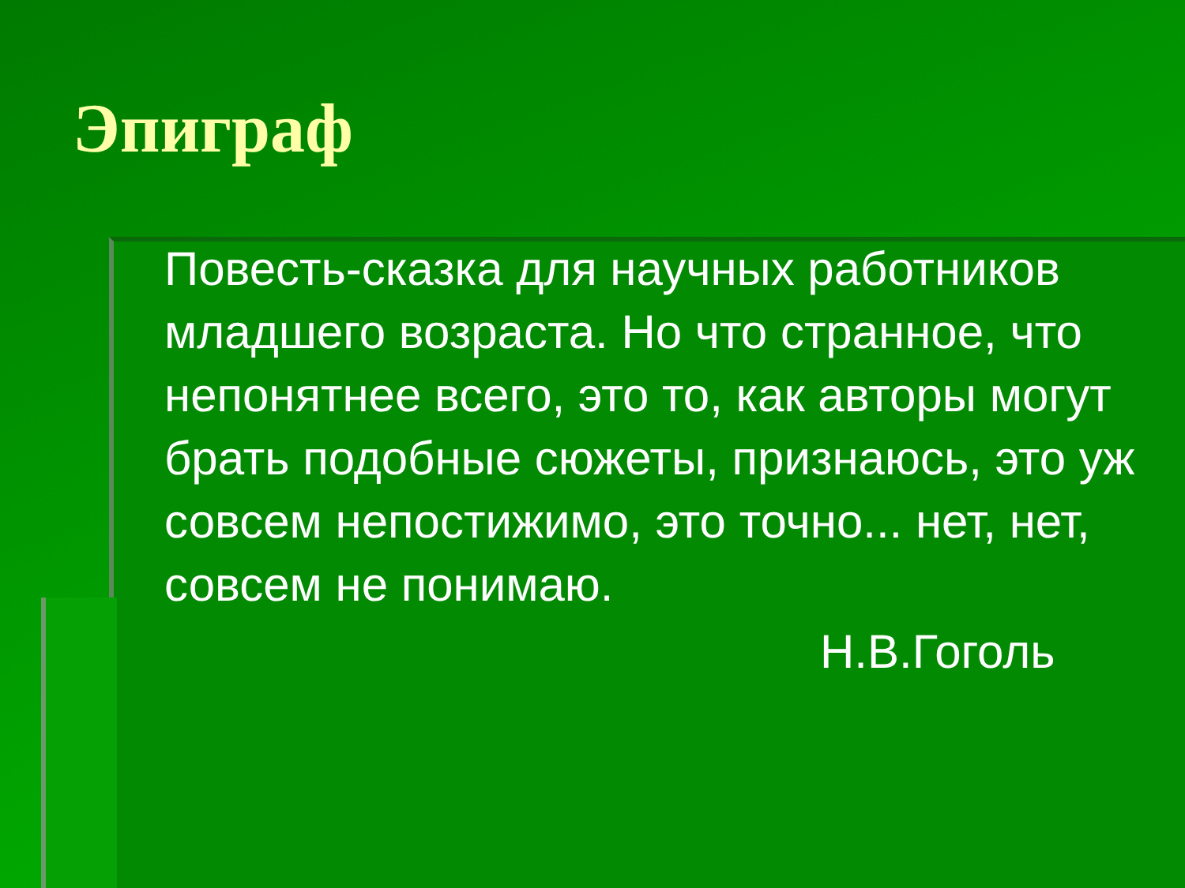Эпиграф
Повесть-сказка для научных работников младшего возраста. Но что странное, что непонятнее всего, это то, как авторы могут брать подобные сюжеты, признаюсь, это уж совсем непостижимо, это точно... нет, нет, совсем не понимаю.
Н.В.Гоголь